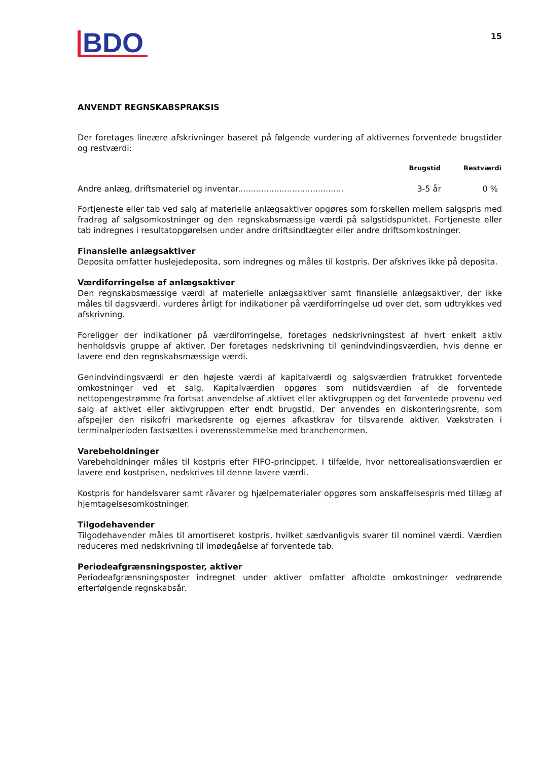BDO
15
ANVENDT REGNSKABSPRAKSIS
Der foretages lineære afskrivninger baseret på følgende vurdering af aktivernes forventede brugstider og restværdi:
| | Brugstid | Restværdi |
| --- | --- | --- |
| Andre anlæg, driftsmateriel og inventar......................................... | 3-5 år | 0 % |
Fortjeneste eller tab ved salg af materielle anlægsaktiver opgøres som forskellen mellem salgspris med fradrag af salgsomkostninger og den regnskabsmæssige værdi på salgstidspunktet. Fortjeneste eller tab indregnes i resultatopgørelsen under andre driftsindtægter eller andre driftsomkostninger.
Finansielle anlægsaktiver
Deposita omfatter huslejedeposita, som indregnes og måles til kostpris. Der afskrives ikke på deposita.
Værdiforringelse af anlægsaktiver
Den regnskabsmæssige værdi af materielle anlægsaktiver samt finansielle anlægsaktiver, der ikke måles til dagsværdi, vurderes årligt for indikationer på værdiforringelse ud over det, som udtrykkes ved afskrivning.
Foreligger der indikationer på værdiforringelse, foretages nedskrivningstest af hvert enkelt aktiv henholdsvis gruppe af aktiver. Der foretages nedskrivning til genindvindingsværdien, hvis denne er lavere end den regnskabsmæssige værdi.
Genindvindingsværdi er den højeste værdi af kapitalværdi og salgsværdien fratrukket forventede omkostninger ved et salg. Kapitalværdien opgøres som nutidsværdien af de forventede nettopengestrømme fra fortsat anvendelse af aktivet eller aktivgruppen og det forventede provenu ved salg af aktivet eller aktivgruppen efter endt brugstid. Der anvendes en diskonteringsrente, som afspejler den risikofri markedsrente og ejernes afkastkrav for tilsvarende aktiver. Vækstraten i terminalperioden fastsættes i overensstemmelse med branchenormen.
Varebeholdninger
Varebeholdninger måles til kostpris efter FIFO-princippet. I tilfælde, hvor nettorealisationsværdien er lavere end kostprisen, nedskrives til denne lavere værdi.
Kostpris for handelsvarer samt råvarer og hjælpematerialer opgøres som anskaffelsespris med tillæg af hjemtagelsesomkostninger.
Tilgodehavender
Tilgodehavender måles til amortiseret kostpris, hvilket sædvanligvis svarer til nominel værdi. Værdien reduceres med nedskrivning til imødegåelse af forventede tab.
Periodeafgrænsningsposter, aktiver
Periodeafgrænsningsposter indregnet under aktiver omfatter afholdte omkostninger vedrørende efterfølgende regnskabsår.